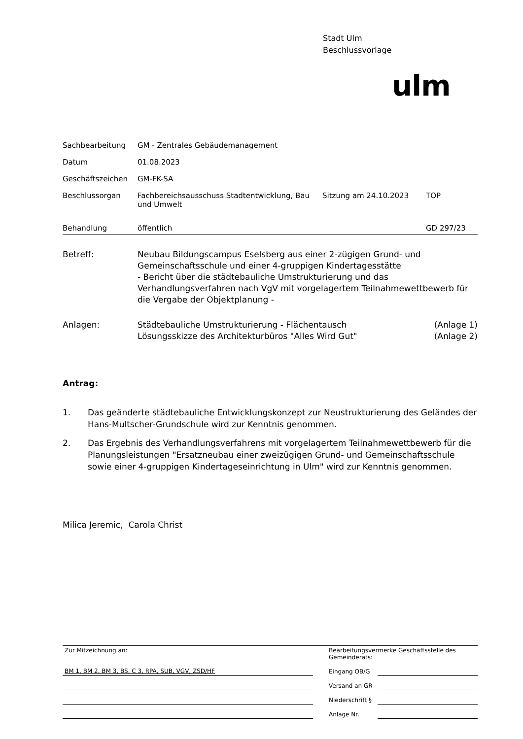Stadt Ulm
Beschlussvorlage
ulm
| Sachbearbeitung | GM - Zentrales Gebäudemanagement | | |
| Datum | 01.08.2023 | | |
| Geschäftszeichen | GM-FK-SA | | |
| Beschlussorgan | Fachbereichsausschuss Stadtentwicklung, Bau und Umwelt | Sitzung am 24.10.2023 | TOP |
| Behandlung | öffentlich | | GD 297/23 |
| Betreff: | Neubau Bildungscampus Eselsberg aus einer 2-zügigen Grund- und Gemeinschaftsschule und einer 4-gruppigen Kindertagesstätte - Bericht über die städtebauliche Umstrukturierung und das Verhandlungsverfahren nach VgV mit vorgelagertem Teilnahmewettbewerb für die Vergabe der Objektplanung - |
| Anlagen: | Städtebauliche Umstrukturierung - Flächentausch | (Anlage 1) |
| | Lösungsskizze des Architekturbüros "Alles Wird Gut" | (Anlage 2) |
Antrag:
1. Das geänderte städtebauliche Entwicklungskonzept zur Neustrukturierung des Geländes der Hans-Multscher-Grundschule wird zur Kenntnis genommen.
2. Das Ergebnis des Verhandlungsverfahrens mit vorgelagertem Teilnahmewettbewerb für die Planungsleistungen "Ersatzneubau einer zweizügigen Grund- und Gemeinschaftsschule sowie einer 4-gruppigen Kindertageseinrichtung in Ulm" wird zur Kenntnis genommen.
Milica Jeremic, Carola Christ
| Zur Mitzeichnung an: | | Bearbeitungsvermerke Geschäftsstelle des Gemeinderats: | |
| BM 1, BM 2, BM 3, BS, C 3, RPA, SUB, VGV, ZSD/HF | | Eingang OB/G | |
| | | Versand an GR | |
| | | Niederschrift § | |
| | | Anlage Nr. | |